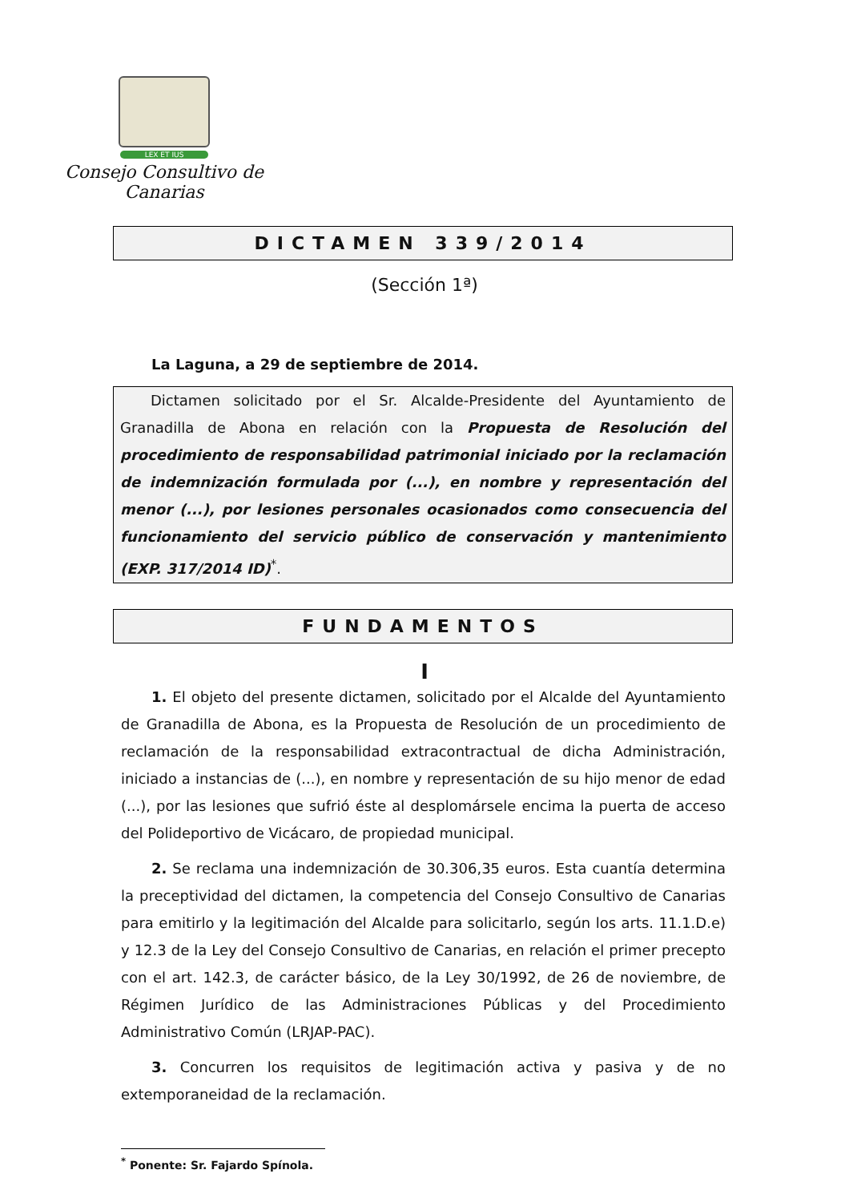LEX ET IUS
Consejo Consultivo de Canarias
DICTAMEN 339/2014
(Sección 1ª)
La Laguna, a 29 de septiembre de 2014.
Dictamen solicitado por el Sr. Alcalde-Presidente del Ayuntamiento de Granadilla de Abona en relación con la Propuesta de Resolución del procedimiento de responsabilidad patrimonial iniciado por la reclamación de indemnización formulada por (...), en nombre y representación del menor (...), por lesiones personales ocasionados como consecuencia del funcionamiento del servicio público de conservación y mantenimiento (EXP. 317/2014 ID)<sup>*</sup>.
FUNDAMENTOS
I
1. El objeto del presente dictamen, solicitado por el Alcalde del Ayuntamiento de Granadilla de Abona, es la Propuesta de Resolución de un procedimiento de reclamación de la responsabilidad extracontractual de dicha Administración, iniciado a instancias de (...), en nombre y representación de su hijo menor de edad (...), por las lesiones que sufrió éste al desplomársele encima la puerta de acceso del Polideportivo de Vicácaro, de propiedad municipal.
2. Se reclama una indemnización de 30.306,35 euros. Esta cuantía determina la preceptividad del dictamen, la competencia del Consejo Consultivo de Canarias para emitirlo y la legitimación del Alcalde para solicitarlo, según los arts. 11.1.D.e) y 12.3 de la Ley del Consejo Consultivo de Canarias, en relación el primer precepto con el art. 142.3, de carácter básico, de la Ley 30/1992, de 26 de noviembre, de Régimen Jurídico de las Administraciones Públicas y del Procedimiento Administrativo Común (LRJAP-PAC).
3. Concurren los requisitos de legitimación activa y pasiva y de no extemporaneidad de la reclamación.
<sup>*</sup> Ponente: Sr. Fajardo Spínola.